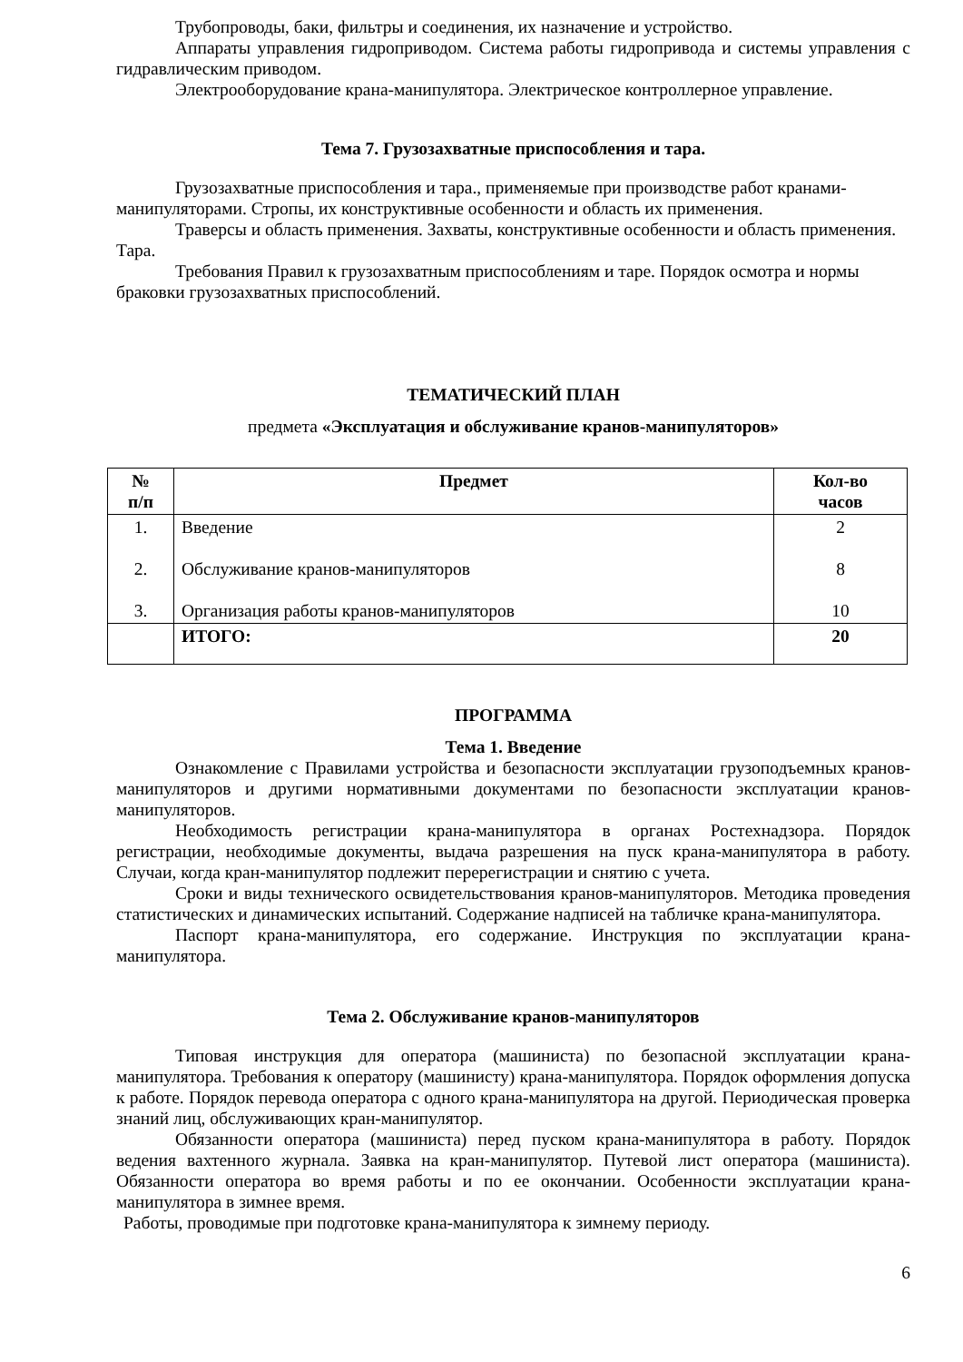Трубопроводы, баки, фильтры и соединения, их назначение и устройство.
Аппараты управления гидроприводом. Система работы гидропривода и системы управления с гидравлическим приводом.
Электрооборудование крана-манипулятора. Электрическое контроллерное управление.
Тема 7. Грузозахватные приспособления и тара.
Грузозахватные приспособления и тара., применяемые при производстве работ кранами-манипуляторами. Стропы, их конструктивные особенности и область их применения.
Траверсы и область применения. Захваты, конструктивные особенности и область применения. Тара.
Требования Правил к грузозахватным приспособлениям и таре. Порядок осмотра и нормы браковки грузозахватных приспособлений.
ТЕМАТИЧЕСКИЙ ПЛАН
предмета «Эксплуатация и обслуживание кранов-манипуляторов»
| № п/п | Предмет | Кол-во часов |
| --- | --- | --- |
| 1. 2. 3. | Введение Обслуживание кранов-манипуляторов Организация работы кранов-манипуляторов | 2 8 10 |
| | ИТОГО: | 20 |
ПРОГРАММА
Тема 1. Введение
Ознакомление с Правилами устройства и безопасности эксплуатации грузоподъемных кранов-манипуляторов и другими нормативными документами по безопасности эксплуатации кранов-манипуляторов.
Необходимость регистрации крана-манипулятора в органах Ростехнадзора. Порядок регистрации, необходимые документы, выдача разрешения на пуск крана-манипулятора в работу. Случаи, когда кран-манипулятор подлежит перерегистрации и снятию с учета.
Сроки и виды технического освидетельствования кранов-манипуляторов. Методика проведения статистических и динамических испытаний. Содержание надписей на табличке крана-манипулятора.
Паспорт крана-манипулятора, его содержание. Инструкция по эксплуатации крана-манипулятора.
Тема 2. Обслуживание кранов-манипуляторов
Типовая инструкция для оператора (машиниста) по безопасной эксплуатации крана-манипулятора. Требования к оператору (машинисту) крана-манипулятора. Порядок оформления допуска к работе. Порядок перевода оператора с одного крана-манипулятора на другой. Периодическая проверка знаний лиц, обслуживающих кран-манипулятор.
Обязанности оператора (машиниста) перед пуском крана-манипулятора в работу. Порядок ведения вахтенного журнала. Заявка на кран-манипулятор. Путевой лист оператора (машиниста). Обязанности оператора во время работы и по ее окончании. Особенности эксплуатации крана-манипулятора в зимнее время.
Работы, проводимые при подготовке крана-манипулятора к зимнему периоду.
6